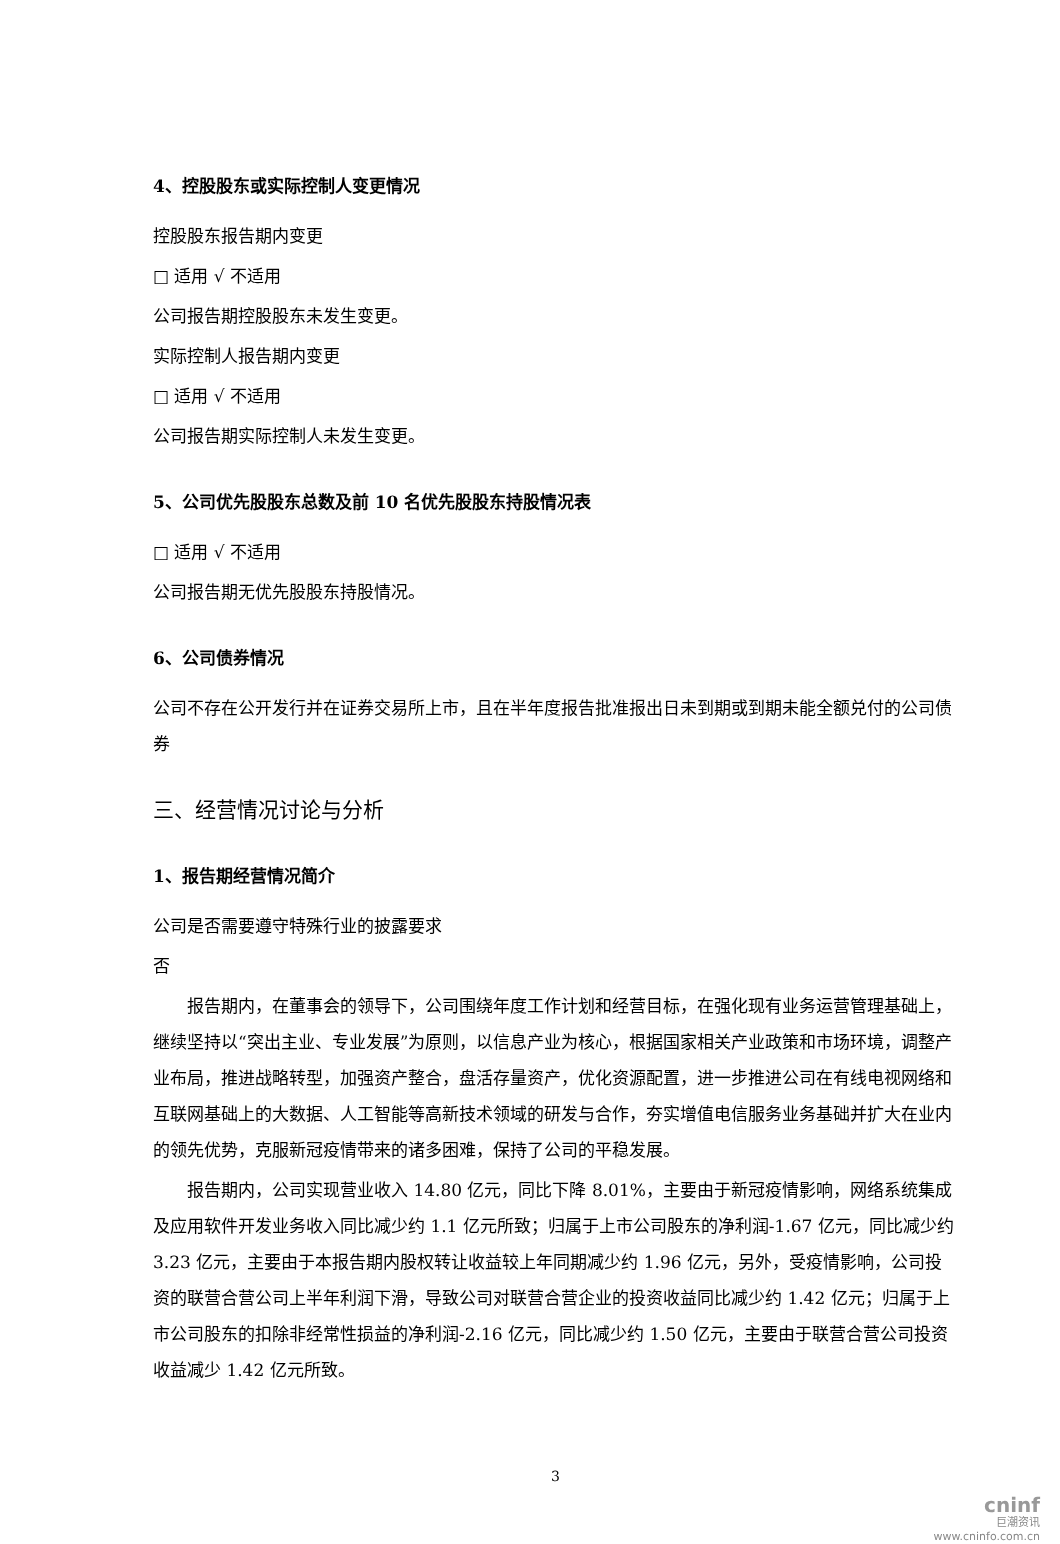4、控股股东或实际控制人变更情况
控股股东报告期内变更
□ 适用 √ 不适用
公司报告期控股股东未发生变更。
实际控制人报告期内变更
□ 适用 √ 不适用
公司报告期实际控制人未发生变更。
5、公司优先股股东总数及前 10 名优先股股东持股情况表
□ 适用 √ 不适用
公司报告期无优先股股东持股情况。
6、公司债券情况
公司不存在公开发行并在证券交易所上市，且在半年度报告批准报出日未到期或到期未能全额兑付的公司债券
三、经营情况讨论与分析
1、报告期经营情况简介
公司是否需要遵守特殊行业的披露要求
否
报告期内，在董事会的领导下，公司围绕年度工作计划和经营目标，在强化现有业务运营管理基础上，继续坚持以“突出主业、专业发展”为原则，以信息产业为核心，根据国家相关产业政策和市场环境，调整产业布局，推进战略转型，加强资产整合，盘活存量资产，优化资源配置，进一步推进公司在有线电视网络和互联网基础上的大数据、人工智能等高新技术领域的研发与合作，夯实增值电信服务业务基础并扩大在业内的领先优势，克服新冠疫情带来的诸多困难，保持了公司的平稳发展。
报告期内，公司实现营业收入 14.80 亿元，同比下降 8.01%，主要由于新冠疫情影响，网络系统集成及应用软件开发业务收入同比减少约 1.1 亿元所致；归属于上市公司股东的净利润-1.67 亿元，同比减少约 3.23 亿元，主要由于本报告期内股权转让收益较上年同期减少约 1.96 亿元，另外，受疫情影响，公司投资的联营合营公司上半年利润下滑，导致公司对联营合营企业的投资收益同比减少约 1.42 亿元；归属于上市公司股东的扣除非经常性损益的净利润-2.16 亿元，同比减少约 1.50 亿元，主要由于联营合营公司投资收益减少 1.42 亿元所致。
3
cninf
巨潮资讯
www.cninfo.com.cn